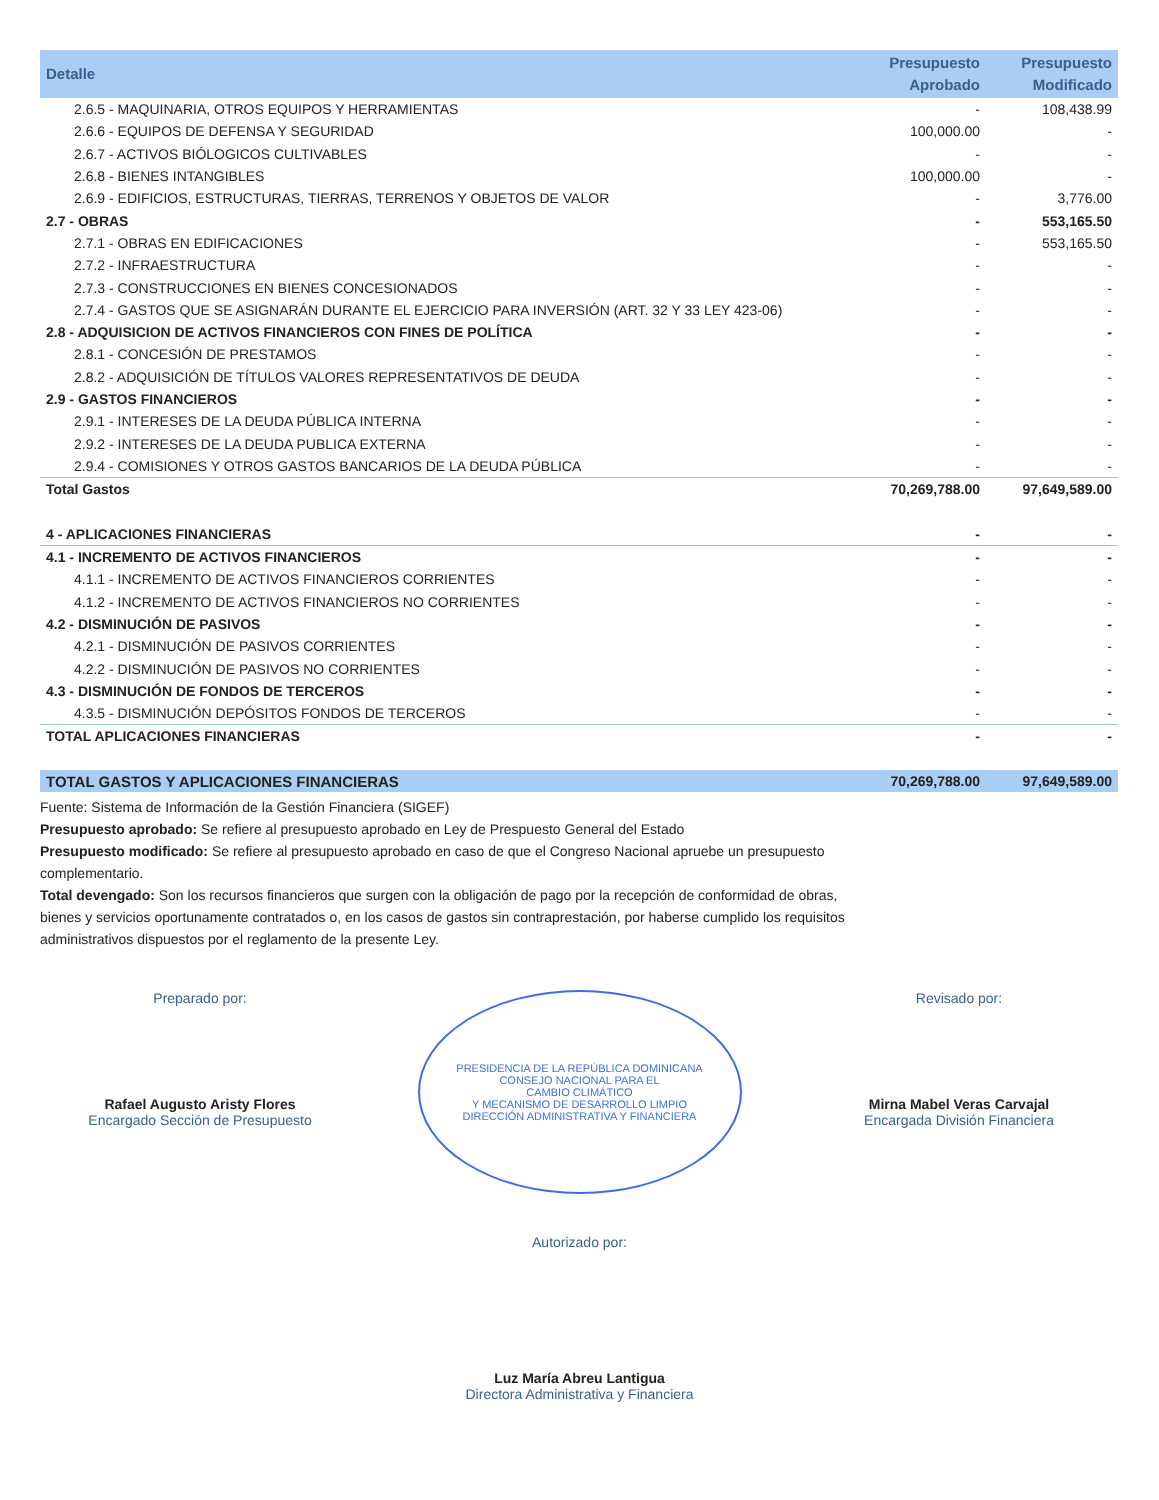| Detalle | Presupuesto Aprobado | Presupuesto Modificado |
| --- | --- | --- |
| 2.6.5 - MAQUINARIA, OTROS EQUIPOS Y HERRAMIENTAS | - | 108,438.99 |
| 2.6.6 - EQUIPOS DE DEFENSA Y SEGURIDAD | 100,000.00 | - |
| 2.6.7 - ACTIVOS BIÓLOGICOS CULTIVABLES | - | - |
| 2.6.8 - BIENES INTANGIBLES | 100,000.00 | - |
| 2.6.9 - EDIFICIOS, ESTRUCTURAS, TIERRAS, TERRENOS Y OBJETOS DE VALOR | - | 3,776.00 |
| 2.7 - OBRAS | - | 553,165.50 |
| 2.7.1 - OBRAS EN EDIFICACIONES | - | 553,165.50 |
| 2.7.2 - INFRAESTRUCTURA | - | - |
| 2.7.3 - CONSTRUCCIONES EN BIENES CONCESIONADOS | - | - |
| 2.7.4 - GASTOS QUE SE ASIGNARÁN DURANTE EL EJERCICIO PARA INVERSIÓN (ART. 32 Y 33 LEY 423-06) | - | - |
| 2.8 - ADQUISICION DE ACTIVOS FINANCIEROS CON FINES DE POLÍTICA | - | - |
| 2.8.1 - CONCESIÓN DE PRESTAMOS | - | - |
| 2.8.2 - ADQUISICIÓN DE TÍTULOS VALORES REPRESENTATIVOS DE DEUDA | - | - |
| 2.9 - GASTOS FINANCIEROS | - | - |
| 2.9.1 - INTERESES DE LA DEUDA PÚBLICA INTERNA | - | - |
| 2.9.2 - INTERESES DE LA DEUDA PUBLICA EXTERNA | - | - |
| 2.9.4 - COMISIONES Y OTROS GASTOS BANCARIOS DE LA DEUDA PÚBLICA | - | - |
| Total Gastos | 70,269,788.00 | 97,649,589.00 |
| 4 - APLICACIONES FINANCIERAS | - | - |
| 4.1 - INCREMENTO DE ACTIVOS FINANCIEROS | - | - |
| 4.1.1 - INCREMENTO DE ACTIVOS FINANCIEROS CORRIENTES | - | - |
| 4.1.2 - INCREMENTO DE ACTIVOS FINANCIEROS NO CORRIENTES | - | - |
| 4.2 - DISMINUCIÓN DE PASIVOS | - | - |
| 4.2.1 - DISMINUCIÓN DE PASIVOS CORRIENTES | - | - |
| 4.2.2 - DISMINUCIÓN DE PASIVOS NO CORRIENTES | - | - |
| 4.3 - DISMINUCIÓN DE FONDOS DE TERCEROS | - | - |
| 4.3.5 - DISMINUCIÓN DEPÓSITOS FONDOS DE TERCEROS | - | - |
| TOTAL APLICACIONES FINANCIERAS | - | - |
| TOTAL GASTOS Y APLICACIONES FINANCIERAS | 70,269,788.00 | 97,649,589.00 |
Fuente: Sistema de Información de la Gestión Financiera (SIGEF)
Presupuesto aprobado: Se refiere al presupuesto aprobado en Ley de Prespuesto General del Estado
Presupuesto modificado: Se refiere al presupuesto aprobado en caso de que el Congreso Nacional apruebe un presupuesto complementario.
Total devengado: Son los recursos financieros que surgen con la obligación de pago por la recepción de conformidad de obras, bienes y servicios oportunamente contratados o, en los casos de gastos sin contraprestación, por haberse cumplido los requisitos administrativos dispuestos por el reglamento de la presente Ley.
Preparado por:
Rafael Augusto Aristy Flores
Encargado Sección de Presupuesto
PRESIDENCIA DE LA REPÚBLICA DOMINICANA
CONSEJO NACIONAL PARA EL
CAMBIO CLIMÁTICO
Y MECANISMO DE DESARROLLO LIMPIO
DIRECCIÓN ADMINISTRATIVA Y FINANCIERA
Revisado por:
Mirna Mabel Veras Carvajal
Encargada División Financiera
Autorizado por:
Luz María Abreu Lantigua
Directora Administrativa y Financiera